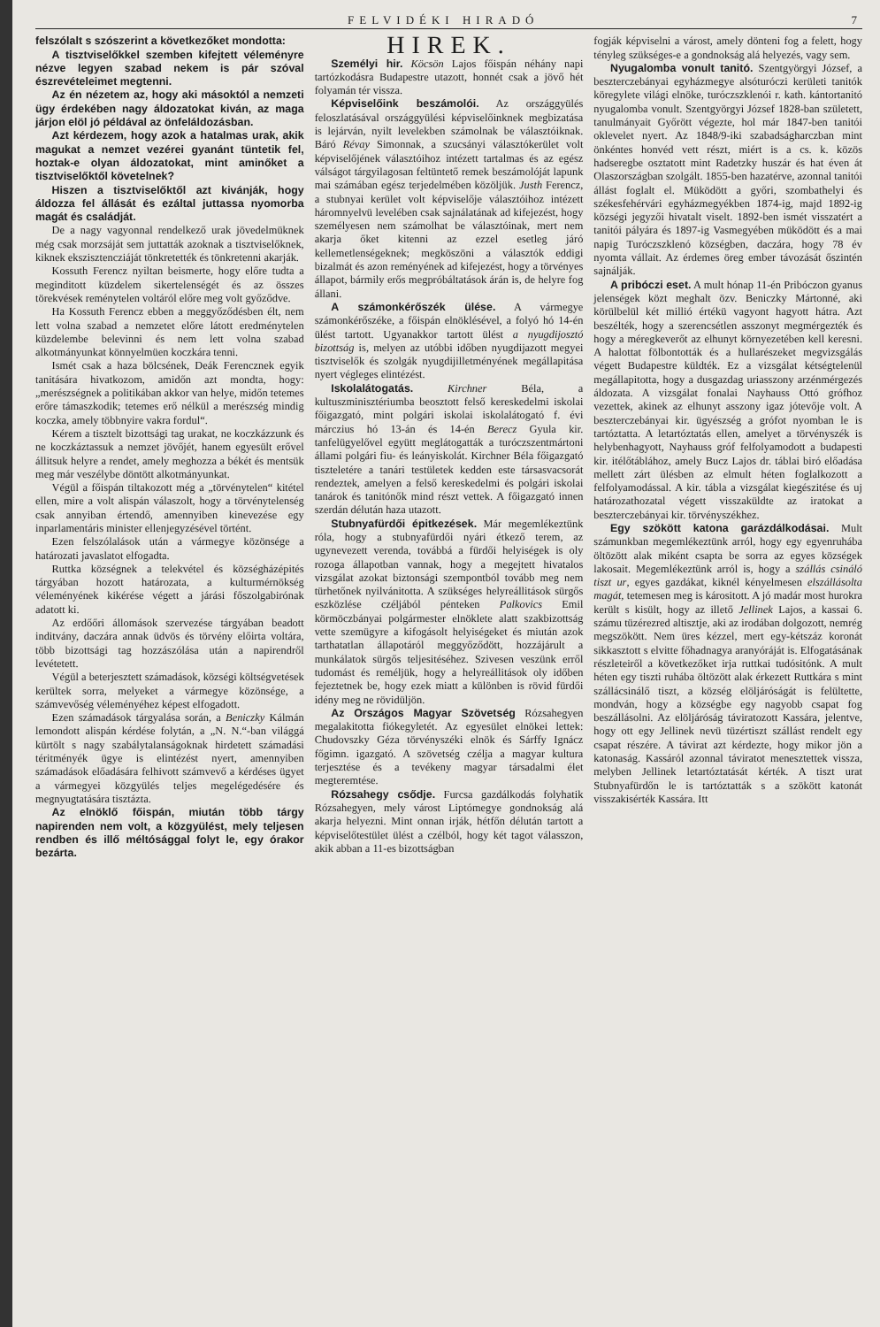FELVIDÉKI HIRADÓ 7
felszólalt s szószerint a következőket mondotta:
A tisztviselőkkel szemben kifejtett véleményre nézve legyen szabad nekem is pár szóval észrevételeimet megtenni.
Az én nézetem az, hogy aki másoktól a nemzeti ügy érdekében nagy áldozatokat kiván, az maga járjon elöl jó példával az önfeláldozásban.
Azt kérdezem, hogy azok a hatalmas urak, akik magukat a nemzet vezérei gyanánt tüntetik fel, hoztak-e olyan áldozatokat, mint aminőket a tisztviselőktől követelnek?
Hiszen a tisztviselőktől azt kivánják, hogy áldozza fel állását és ezáltal juttassa nyomorba magát és családját.
De a nagy vagyonnal rendelkező urak jövedelmüknek még csak morzsáját sem juttatták azoknak a tisztviselőknek, kiknek ekszisztencziáját tönkretették és tönkretenni akarják.
Kossuth Ferencz nyiltan beismerte, hogy előre tudta a meginditott küzdelem sikertelenségét és az összes törekvések reménytelen voltáról előre meg volt győződve.
Ha Kossuth Ferencz ebben a meggyőződésben élt, nem lett volna szabad a nemzetet előre látott eredménytelen küzdelembe belevinni és nem lett volna szabad alkotmányunkat könnyelmüen koczkára tenni.
Ismét csak a haza bölcsének, Deák Ferencznek egyik tanitására hivatkozom, amidőn azt mondta, hogy: „merészségnek a politikában akkor van helye, midőn tetemes erőre támaszkodik; tetemes erő nélkül a merészség mindig koczka, amely többnyire vakra fordul“.
Kérem a tisztelt bizottsági tag urakat, ne koczkázzunk és ne koczkáztassuk a nemzet jövőjét, hanem egyesült erővel állitsuk helyre a rendet, amely meghozza a békét és mentsük meg már veszélybe döntött alkotmányunkat.
Végül a főispán tiltakozott még a „törvénytelen“ kitétel ellen, mire a volt alispán válaszolt, hogy a törvénytelenség csak annyiban értendő, amennyiben kinevezése egy inparlamentáris minister ellenjegyzésével történt.
Ezen felszólalások után a vármegye közönsége a határozati javaslatot elfogadta.
Ruttka községnek a telekvétel és községházépités tárgyában hozott határozata, a kulturmérnökség véleményének kikérése végett a járási főszolgabirónak adatott ki.
Az erdőőri állomások szervezése tárgyában beadott inditvány, daczára annak üdvös és törvény előirta voltára, több bizottsági tag hozzászólása után a napirendről levétetett.
Végül a beterjesztett számadások, községi költségvetések kerültek sorra, melyeket a vármegye közönsége, a számvevőség véleményéhez képest elfogadott.
Ezen számadások tárgyalása során, a Beniczky Kálmán lemondott alispán kérdése folytán, a „N. N.“-ban világgá kürtölt s nagy szabálytalanságoknak hirdetett számadási téritményék ügye is elintézést nyert, amennyiben számadások előadására felhivott számvevő a kérdéses ügyet a vármegyei közgyülés teljes megelégedésére és megnyugtatására tisztázta.
Az elnöklő főispán, miután több tárgy napirenden nem volt, a közgyülést, mely teljesen rendben és illő méltósággal folyt le, egy órakor bezárta.
HIREK.
Személyi hir. Köcsön Lajos főispán néhány napi tartózkodásra Budapestre utazott, honnét csak a jövő hét folyamán tér vissza.
Képviselőink beszámolói. Az országgyülés feloszlatásával országgyülési képviselőinknek megbizatása is lejárván, nyilt levelekben számolnak be választóiknak. Báró Révay Simonnak, a szucsányi választókerület volt képviselőjének választóihoz intézett tartalmas és az egész válságot tárgyilagosan feltüntető remek beszámolóját lapunk mai számában egész terjedelmében közöljük. Justh Ferencz, a stubnyai kerület volt képviselője választóihoz intézett háromnyelvü levelében csak sajnálatának ad kifejezést, hogy személyesen nem számolhat be választóinak, mert nem akarja őket kitenni az ezzel esetleg járó kellemetlenségeknek; megköszöni a választók eddigi bizalmát és azon reményének ad kifejezést, hogy a törvényes állapot, bármily erős megpróbáltatások árán is, de helyre fog állani.
A számonkérőszék ülése. A vármegye számonkérőszéke, a főispán elnöklésével, a folyó hó 14-én ülést tartott. Ugyanakkor tartott ülést a nyugdijosztó bizottság is, melyen az utóbbi időben nyugdijazott megyei tisztviselők és szolgák nyugdijilletményének megállapitása nyert végleges elintézést.
Iskolalátogatás. Kirchner Béla, a kultuszminisztériumba beosztott felső kereskedelmi iskolai főigazgató, mint polgári iskolai iskolalátogató f. évi márczius hó 13-án és 14-én Berecz Gyula kir. tanfelügyelővel együtt meglátogatták a turóczszentmártoni állami polgári fiu- és leányiskolát. Kirchner Béla főigazgató tiszteletére a tanári testületek kedden este társasvacsorát rendeztek, amelyen a felső kereskedelmi és polgári iskolai tanárok és tanitónők mind részt vettek. A főigazgató innen szerdán délután haza utazott.
Stubnyafürdői épitkezések. Már megemlékeztünk róla, hogy a stubnyafürdői nyári étkező terem, az ugynevezett verenda, továbbá a fürdői helyiségek is oly rozoga állapotban vannak, hogy a megejtett hivatalos vizsgálat azokat biztonsági szempontból tovább meg nem türhetőnek nyilvánitotta. A szükséges helyreállitások sürgős eszközlése czéljából pénteken Palkovics Emil körmöczbányai polgármester elnöklete alatt szakbizottság vette szemügyre a kifogásolt helyiségeket és miután azok tarthatatlan állapotáról meggyőződött, hozzájárult a munkálatok sürgős teljesitéséhez. Szivesen veszünk erről tudomást és reméljük, hogy a helyreállitások oly időben fejeztetnek be, hogy ezek miatt a különben is rövid fürdői idény meg ne rövidüljön.
Az Országos Magyar Szövetség Rózsahegyen megalakitotta fiókegyletét. Az egyesület elnökei lettek: Chudovszky Géza törvényszéki elnök és Sárffy Ignácz főgimn. igazgató. A szövetség czélja a magyar kultura terjesztése és a tevékeny magyar társadalmi élet megteremtése.
Rózsahegy csődje. Furcsa gazdálkodás folyhatik Rózsahegyen, mely várost Liptómegye gondnokság alá akarja helyezni. Mint onnan irják, hétfőn délután tartott a képviselőtestület ülést a czélból, hogy két tagot válasszon, akik abban a 11-es bizottságban
fogják képviselni a várost, amely dönteni fog a felett, hogy tényleg szükséges-e a gondnokság alá helyezés, vagy sem.
Nyugalomba vonult tanitó. Szentgyörgyi József, a beszterczebányai egyházmegye alsóturóczi kerületi tanitók köregylete világi elnöke, turóczszklenói r. kath. kántortanitó nyugalomba vonult. Szentgyörgyi József 1828-ban született, tanulmányait Győrött végezte, hol már 1847-ben tanitói oklevelet nyert. Az 1848/9-iki szabadságharczban mint önkéntes honvéd vett részt, miért is a cs. k. közös hadseregbe osztatott mint Radetzky huszár és hat éven át Olaszországban szolgált. 1855-ben hazatérve, azonnal tanitói állást foglalt el. Müködött a győri, szombathelyi és székesfehérvári egyházmegyékben 1874-ig, majd 1892-ig községi jegyzői hivatalt viselt. 1892-ben ismét visszatért a tanitói pályára és 1897-ig Vasmegyében müködött és a mai napig Turóczszklenó községben, daczára, hogy 78 év nyomta vállait. Az érdemes öreg ember távozását őszintén sajnálják.
A pribóczi eset. A mult hónap 11-én Pribóczon gyanus jelenségek közt meghalt özv. Beniczky Mártonné, aki körülbelül két millió értékü vagyont hagyott hátra. Azt beszélték, hogy a szerencsétlen asszonyt megmérgezték és hogy a méregkeverőt az elhunyt környezetében kell keresni. A halottat fölbontották és a hullarészeket megvizsgálás végett Budapestre küldték. Ez a vizsgálat kétségtelenül megállapitotta, hogy a dusgazdag uriasszony arzénmérgezés áldozata. A vizsgálat fonalai Nayhauss Ottó grófhoz vezettek, akinek az elhunyt asszony igaz jótevője volt. A beszterczebányai kir. ügyészség a grófot nyomban le is tartóztatta. A letartóztatás ellen, amelyet a törvényszék is helybenhagyott, Nayhauss gróf felfolyamodott a budapesti kir. itélőtáblához, amely Bucz Lajos dr. táblai biró előadása mellett zárt ülésben az elmult héten foglalkozott a felfolyamodással. A kir. tábla a vizsgálat kiegészitése és uj határozathozatal végett visszaküldte az iratokat a beszterczebányai kir. törvényszékhez.
Egy szökött katona garázdálkodásai. Mult számunkban megemlékeztünk arról, hogy egy egyenruhába öltözött alak miként csapta be sorra az egyes községek lakosait. Megemlékeztünk arról is, hogy a szállás csináló tiszt ur, egyes gazdákat, kiknél kényelmesen elszállásolta magát, tetemesen meg is kárositott. A jó madár most hurokra került s kisült, hogy az illető Jellinek Lajos, a kassai 6. számu tüzérezred altisztje, aki az irodában dolgozott, nemrég megszökött. Nem üres kézzel, mert egy-kétszáz koronát sikkasztott s elvitte főhadnagya aranyóráját is. Elfogatásának részleteiről a következőket irja ruttkai tudósitónk. A mult héten egy tiszti ruhába öltözött alak érkezett Ruttkára s mint szállácsinálő tiszt, a község elöljáróságát is felültette, mondván, hogy a községbe egy nagyobb csapat fog beszállásolni. Az elöljáróság táviratozott Kassára, jelentve, hogy ott egy Jellinek nevü tüzértiszt szállást rendelt egy csapat részére. A távirat azt kérdezte, hogy mikor jön a katonaság. Kassáról azonnal táviratot menesztettek vissza, melyben Jellinek letartóztatását kérték. A tiszt urat Stubnyafürdőn le is tartóztatták s a szökött katonát visszakisérték Kassára. Itt